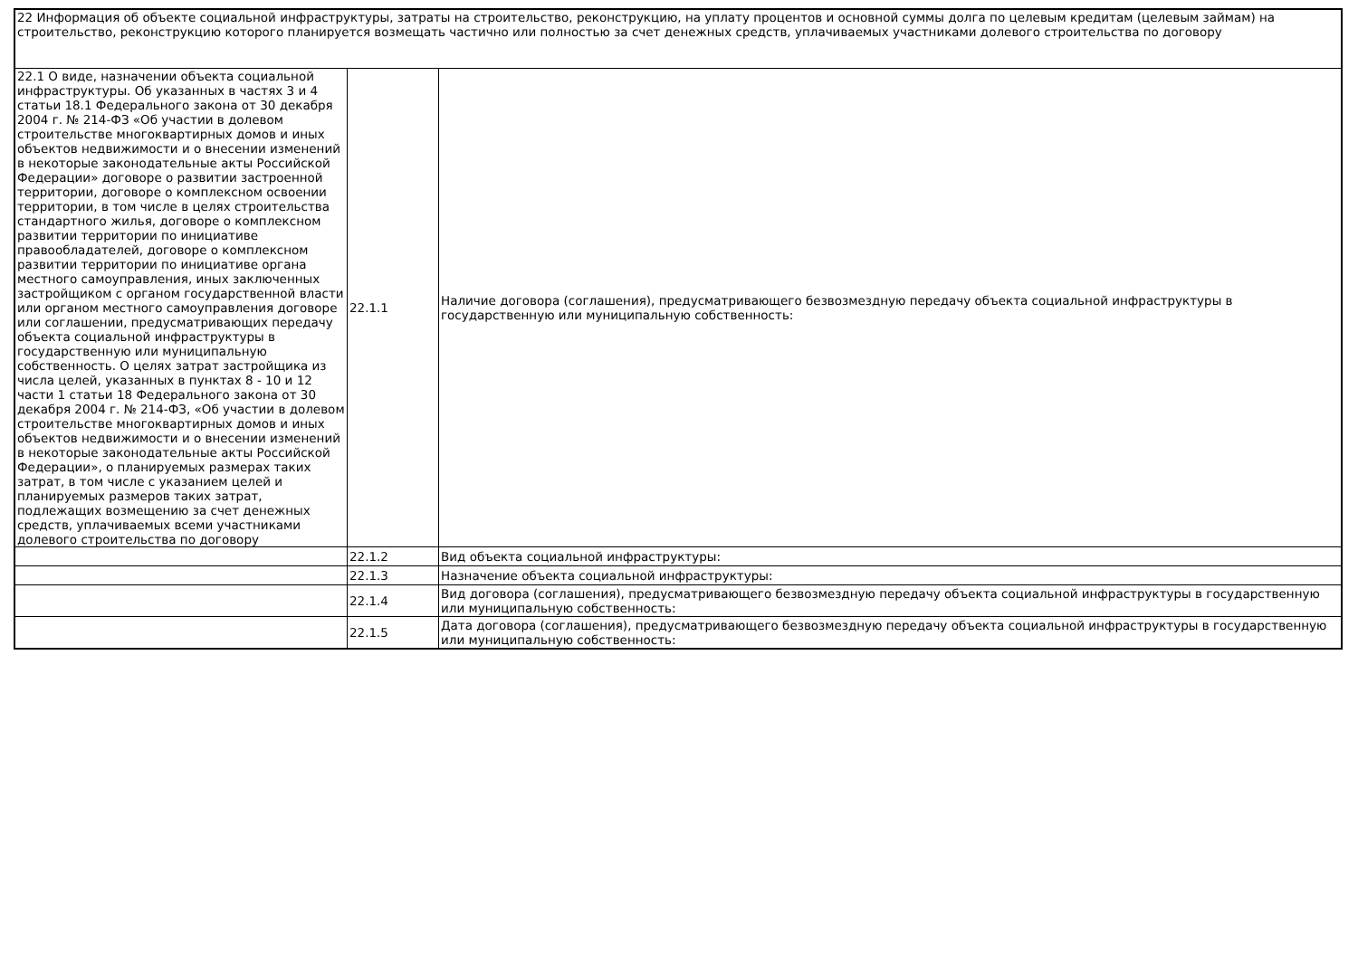| 22 Информация об объекте социальной инфраструктуры, затраты на строительство, реконструкцию, на уплату процентов и основной суммы долга по целевым кредитам (целевым займам) на строительство, реконструкцию которого планируется возмещать частично или полностью за счет денежных средств, уплачиваемых участниками долевого строительства по договору | | |
| 22.1 О виде, назначении объекта социальной инфраструктуры. Об указанных в частях 3 и 4 статьи 18.1 Федерального закона от 30 декабря 2004 г. № 214-ФЗ «Об участии в долевом строительстве многоквартирных домов и иных объектов недвижимости и о внесении изменений в некоторые законодательные акты Российской Федерации» договоре о развитии застроенной территории, договоре о комплексном освоении территории, в том числе в целях строительства стандартного жилья, договоре о комплексном развитии территории по инициативе правообладателей, договоре о комплексном развитии территории по инициативе органа местного самоуправления, иных заключенных застройщиком с органом государственной власти или органом местного самоуправления договоре или соглашении, предусматривающих передачу объекта социальной инфраструктуры в государственную или муниципальную собственность. О целях затрат застройщика из числа целей, указанных в пунктах 8 - 10 и 12 части 1 статьи 18 Федерального закона от 30 декабря 2004 г. № 214-ФЗ, «Об участии в долевом строительстве многоквартирных домов и иных объектов недвижимости и о внесении изменений в некоторые законодательные акты Российской Федерации», о планируемых размерах таких затрат, в том числе с указанием целей и планируемых размеров таких затрат, подлежащих возмещению за счет денежных средств, уплачиваемых всеми участниками долевого строительства по договору | 22.1.1 | Наличие договора (соглашения), предусматривающего безвозмездную передачу объекта социальной инфраструктуры в государственную или муниципальную собственность: |
| | 22.1.2 | Вид объекта социальной инфраструктуры: |
| | 22.1.3 | Назначение объекта социальной инфраструктуры: |
| | 22.1.4 | Вид договора (соглашения), предусматривающего безвозмездную передачу объекта социальной инфраструктуры в государственную или муниципальную собственность: |
| | 22.1.5 | Дата договора (соглашения), предусматривающего безвозмездную передачу объекта социальной инфраструктуры в государственную или муниципальную собственность: |